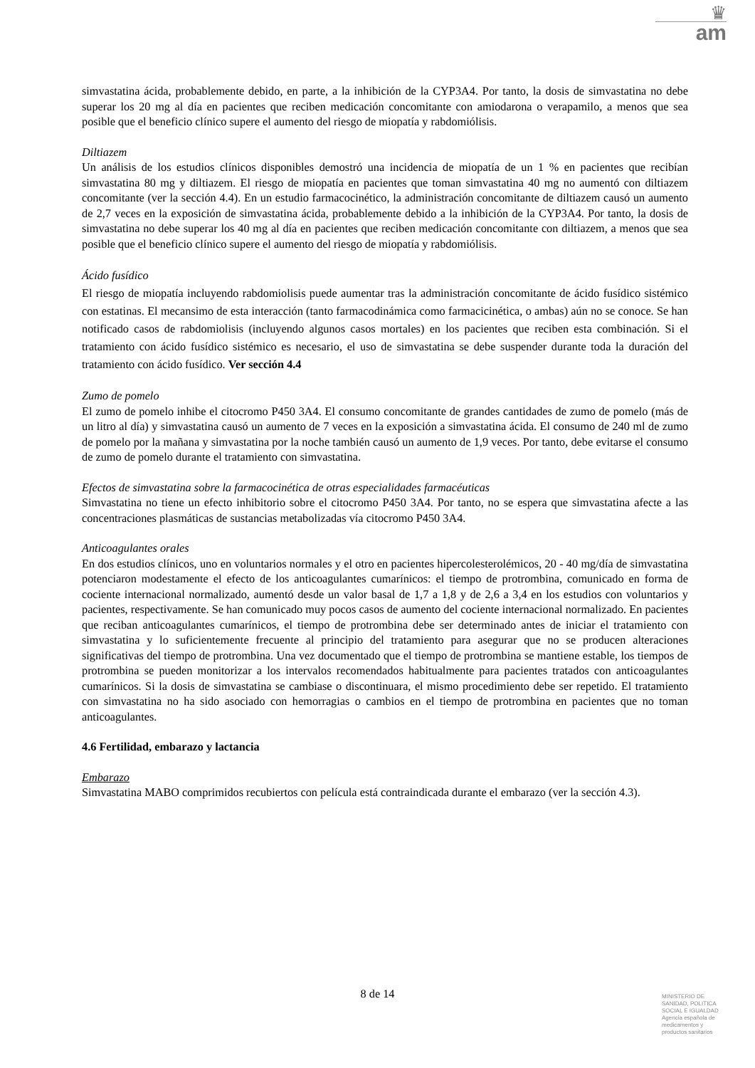♛
am
simvastatina ácida, probablemente debido, en parte, a la inhibición de la CYP3A4. Por tanto, la dosis de simvastatina no debe superar los 20 mg al día en pacientes que reciben medicación concomitante con amiodarona o verapamilo, a menos que sea posible que el beneficio clínico supere el aumento del riesgo de miopatía y rabdomiólisis.
Diltiazem
Un análisis de los estudios clínicos disponibles demostró una incidencia de miopatía de un 1 % en pacientes que recibían simvastatina 80 mg y diltiazem. El riesgo de miopatía en pacientes que toman simvastatina 40 mg no aumentó con diltiazem concomitante (ver la sección 4.4). En un estudio farmacocinético, la administración concomitante de diltiazem causó un aumento de 2,7 veces en la exposición de simvastatina ácida, probablemente debido a la inhibición de la CYP3A4. Por tanto, la dosis de simvastatina no debe superar los 40 mg al día en pacientes que reciben medicación concomitante con diltiazem, a menos que sea posible que el beneficio clínico supere el aumento del riesgo de miopatía y rabdomiólisis.
Ácido fusídico
El riesgo de miopatía incluyendo rabdomiolisis puede aumentar tras la administración concomitante de ácido fusídico sistémico con estatinas. El mecansimo de esta interacción (tanto farmacodinámica como farmacicinética, o ambas) aún no se conoce. Se han notificado casos de rabdomiolisis (incluyendo algunos casos mortales) en los pacientes que reciben esta combinación. Si el tratamiento con ácido fusídico sistémico es necesario, el uso de simvastatina se debe suspender durante toda la duración del tratamiento con ácido fusídico. Ver sección 4.4
Zumo de pomelo
El zumo de pomelo inhibe el citocromo P450 3A4. El consumo concomitante de grandes cantidades de zumo de pomelo (más de un litro al día) y simvastatina causó un aumento de 7 veces en la exposición a simvastatina ácida. El consumo de 240 ml de zumo de pomelo por la mañana y simvastatina por la noche también causó un aumento de 1,9 veces. Por tanto, debe evitarse el consumo de zumo de pomelo durante el tratamiento con simvastatina.
Efectos de simvastatina sobre la farmacocinética de otras especialidades farmacéuticas
Simvastatina no tiene un efecto inhibitorio sobre el citocromo P450 3A4. Por tanto, no se espera que simvastatina afecte a las concentraciones plasmáticas de sustancias metabolizadas vía citocromo P450 3A4.
Anticoagulantes orales
En dos estudios clínicos, uno en voluntarios normales y el otro en pacientes hipercolesterolémicos, 20 - 40 mg/día de simvastatina potenciaron modestamente el efecto de los anticoagulantes cumarínicos: el tiempo de protrombina, comunicado en forma de cociente internacional normalizado, aumentó desde un valor basal de 1,7 a 1,8 y de 2,6 a 3,4 en los estudios con voluntarios y pacientes, respectivamente. Se han comunicado muy pocos casos de aumento del cociente internacional normalizado. En pacientes que reciban anticoagulantes cumarínicos, el tiempo de protrombina debe ser determinado antes de iniciar el tratamiento con simvastatina y lo suficientemente frecuente al principio del tratamiento para asegurar que no se producen alteraciones significativas del tiempo de protrombina. Una vez documentado que el tiempo de protrombina se mantiene estable, los tiempos de protrombina se pueden monitorizar a los intervalos recomendados habitualmente para pacientes tratados con anticoagulantes cumarínicos. Si la dosis de simvastatina se cambiase o discontinuara, el mismo procedimiento debe ser repetido. El tratamiento con simvastatina no ha sido asociado con hemorragias o cambios en el tiempo de protrombina en pacientes que no toman anticoagulantes.
4.6 Fertilidad, embarazo y lactancia
Embarazo
Simvastatina MABO comprimidos recubiertos con película está contraindicada durante el embarazo (ver la sección 4.3).
8 de 14
MINISTERIO DE
SANIDAD, POLITICA
SOCIAL E IGUALDAD
Agencia española de
medicamentos y
productos sanitarios